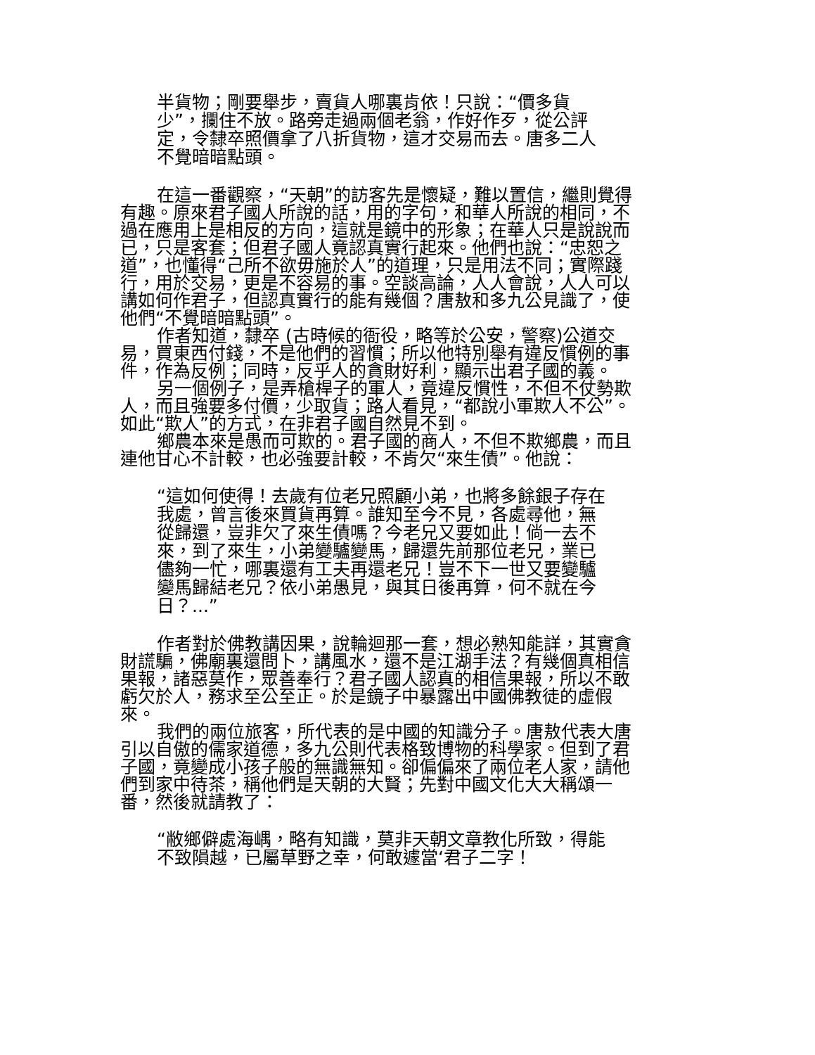半貨物；剛要舉步，賣貨人哪裏肯依！只說：“價多貨少”，攔住不放。路旁走過兩個老翁，作好作歹，從公評定，令隸卒照價拿了八折貨物，這才交易而去。唐多二人不覺暗暗點頭。
在這一番觀察，“天朝”的訪客先是懷疑，難以置信，繼則覺得有趣。原來君子國人所說的話，用的字句，和華人所說的相同，不過在應用上是相反的方向，這就是鏡中的形象；在華人只是說說而已，只是客套；但君子國人竟認真實行起來。他們也說：“忠恕之道”，也懂得“己所不欲毋施於人”的道理，只是用法不同；實際踐行，用於交易，更是不容易的事。空談高論，人人會說，人人可以講如何作君子，但認真實行的能有幾個？唐敖和多九公見識了，使他們“不覺暗暗點頭”。
作者知道，隸卒 (古時候的衙役，略等於公安，警察)公道交易，買東西付錢，不是他們的習慣；所以他特別舉有違反慣例的事件，作為反例；同時，反乎人的貪財好利，顯示出君子國的義。
另一個例子，是弄槍桿子的軍人，竟違反慣性，不但不仗勢欺人，而且強要多付價，少取貨；路人看見，“都說小軍欺人不公”。如此“欺人”的方式，在非君子國自然見不到。
鄉農本來是愚而可欺的。君子國的商人，不但不欺鄉農，而且連他甘心不計較，也必強要計較，不肯欠“來生債”。他說：
“這如何使得！去歲有位老兄照顧小弟，也將多餘銀子存在我處，曾言後來買貨再算。誰知至今不見，各處尋他，無從歸還，豈非欠了來生債嗎？今老兄又要如此！倘一去不來，到了來生，小弟變驢變馬，歸還先前那位老兄，業已儘夠一忙，哪裏還有工夫再還老兄！豈不下一世又要變驢變馬歸結老兄？依小弟愚見，與其日後再算，何不就在今日？...”
作者對於佛教講因果，說輪迴那一套，想必熟知能詳，其實貪財謊騙，佛廟裏還問卜，講風水，還不是江湖手法？有幾個真相信果報，諸惡莫作，眾善奉行？君子國人認真的相信果報，所以不敢虧欠於人，務求至公至正。於是鏡子中暴露出中國佛教徒的虛假來。
我們的兩位旅客，所代表的是中國的知識分子。唐敖代表大唐引以自傲的儒家道德，多九公則代表格致博物的科學家。但到了君子國，竟變成小孩子般的無識無知。卻偏偏來了兩位老人家，請他們到家中待茶，稱他們是天朝的大賢；先對中國文化大大稱頌一番，然後就請教了：
“敝鄉僻處海嵎，略有知識，莫非天朝文章教化所致，得能不致隕越，已屬草野之幸，何敢遽當‘君子二字！